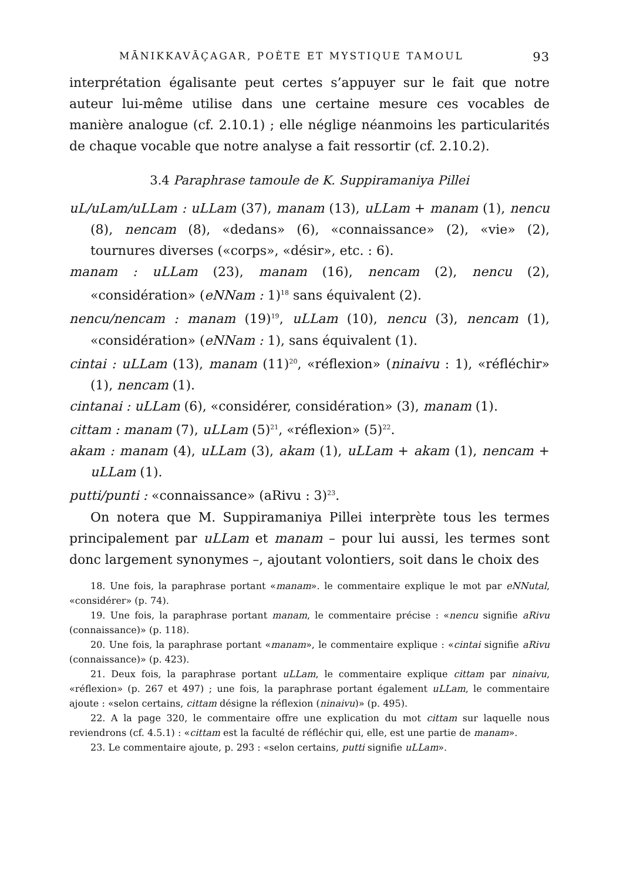MĀNIKKAVĀÇAGAR, POÈTE ET MYSTIQUE TAMOUL 93
interprétation égalisante peut certes s’appuyer sur le fait que notre auteur lui-même utilise dans une certaine mesure ces vocables de manière analogue (cf. 2.10.1) ; elle néglige néanmoins les particularités de chaque vocable que notre analyse a fait ressortir (cf. 2.10.2).
3.4 Paraphrase tamoule de K. Suppiramaniya Pillei
uL/uLam/uLLam : uLLam (37), manam (13), uLLam + manam (1), nencu (8), nencam (8), «dedans» (6), «connaissance» (2), «vie» (2), tournures diverses («corps», «désir», etc. : 6).
manam : uLLam (23), manam (16), nencam (2), nencu (2), «considération» (eNNam : 1)<sup>18</sup> sans équivalent (2).
nencu/nencam : manam (19)<sup>19</sup>, uLLam (10), nencu (3), nencam (1), «considération» (eNNam : 1), sans équivalent (1).
cintai : uLLam (13), manam (11)<sup>20</sup>, «réflexion» (ninaivu : 1), «réfléchir» (1), nencam (1).
cintanai : uLLam (6), «considérer, considération» (3), manam (1).
cittam : manam (7), uLLam (5)<sup>21</sup>, «réflexion» (5)<sup>22</sup>.
akam : manam (4), uLLam (3), akam (1), uLLam + akam (1), nencam + uLLam (1).
putti/punti : «connaissance» (aRivu : 3)<sup>23</sup>.
On notera que M. Suppiramaniya Pillei interprète tous les termes principalement par uLLam et manam – pour lui aussi, les termes sont donc largement synonymes –, ajoutant volontiers, soit dans le choix des
18. Une fois, la paraphrase portant «manam». le commentaire explique le mot par eNNutal, «considérer» (p. 74).
19. Une fois, la paraphrase portant manam, le commentaire précise : «nencu signifie aRivu (connaissance)» (p. 118).
20. Une fois, la paraphrase portant «manam», le commentaire explique : «cintai signifie aRivu (connaissance)» (p. 423).
21. Deux fois, la paraphrase portant uLLam, le commentaire explique cittam par ninaivu, «réflexion» (p. 267 et 497) ; une fois, la paraphrase portant également uLLam, le commentaire ajoute : «selon certains, cittam désigne la réflexion (ninaivu)» (p. 495).
22. A la page 320, le commentaire offre une explication du mot cittam sur laquelle nous reviendrons (cf. 4.5.1) : «cittam est la faculté de réfléchir qui, elle, est une partie de manam».
23. Le commentaire ajoute, p. 293 : «selon certains, putti signifie uLLam».